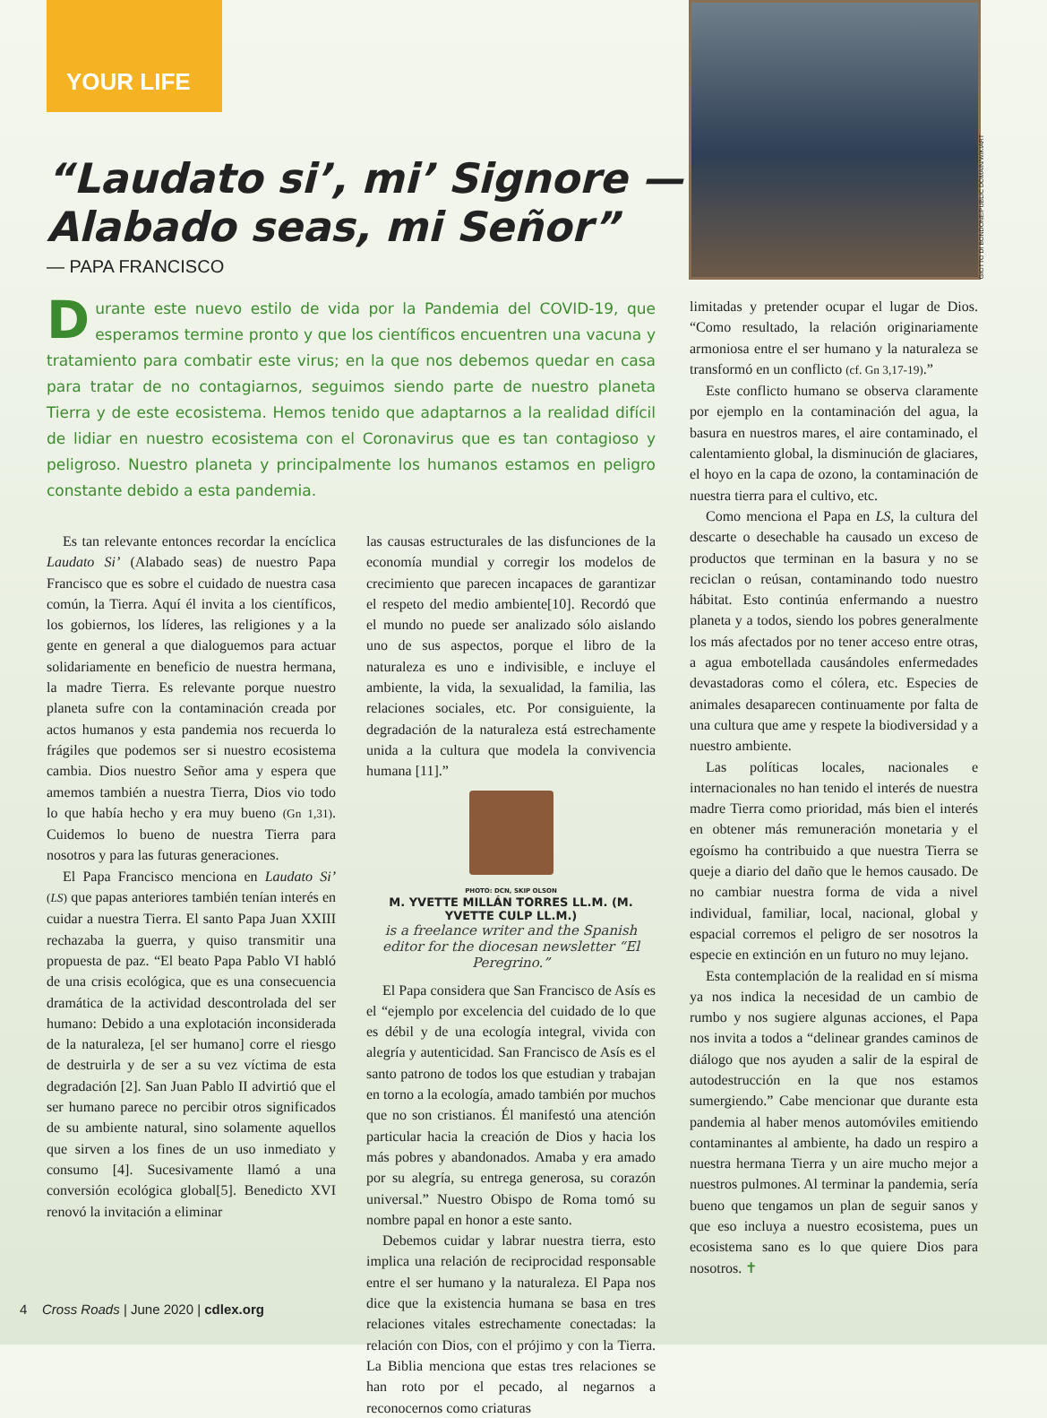YOUR LIFE
GIOTTO DI BONDONE/PUBLIC DOMAIN/WIKIART
“Laudato si’, mi’ Signore —
Alabado seas, mi Señor”
— PAPA FRANCISCO
Durante este nuevo estilo de vida por la Pandemia del COVID-19, que esperamos termine pronto y que los científicos encuentren una vacuna y tratamiento para combatir este virus; en la que nos debemos quedar en casa para tratar de no contagiarnos, seguimos siendo parte de nuestro planeta Tierra y de este ecosistema. Hemos tenido que adaptarnos a la realidad difícil de lidiar en nuestro ecosistema con el Coronavirus que es tan contagioso y peligroso. Nuestro planeta y principalmente los humanos estamos en peligro constante debido a esta pandemia.
Es tan relevante entonces recordar la encíclica Laudato Si’ (Alabado seas) de nuestro Papa Francisco que es sobre el cuidado de nuestra casa común, la Tierra. Aquí él invita a los científicos, los gobiernos, los líderes, las religiones y a la gente en general a que dialoguemos para actuar solidariamente en beneficio de nuestra hermana, la madre Tierra. Es relevante porque nuestro planeta sufre con la contaminación creada por actos humanos y esta pandemia nos recuerda lo frágiles que podemos ser si nuestro ecosistema cambia. Dios nuestro Señor ama y espera que amemos también a nuestra Tierra, Dios vio todo lo que había hecho y era muy bueno (Gn 1,31). Cuidemos lo bueno de nuestra Tierra para nosotros y para las futuras generaciones.
El Papa Francisco menciona en Laudato Si’ (LS) que papas anteriores también tenían interés en cuidar a nuestra Tierra. El santo Papa Juan XXIII rechazaba la guerra, y quiso transmitir una propuesta de paz. “El beato Papa Pablo VI habló de una crisis ecológica, que es una consecuencia dramática de la actividad descontrolada del ser humano: Debido a una explotación inconsiderada de la naturaleza, [el ser humano] corre el riesgo de destruirla y de ser a su vez víctima de esta degradación [2]. San Juan Pablo II advirtió que el ser humano parece no percibir otros significados de su ambiente natural, sino solamente aquellos que sirven a los fines de un uso inmediato y consumo [4]. Sucesivamente llamó a una conversión ecológica global[5]. Benedicto XVI renovó la invitación a eliminar
las causas estructurales de las disfunciones de la economía mundial y corregir los modelos de crecimiento que parecen incapaces de garantizar el respeto del medio ambiente[10]. Recordó que el mundo no puede ser analizado sólo aislando uno de sus aspectos, porque el libro de la naturaleza es uno e indivisible, e incluye el ambiente, la vida, la sexualidad, la familia, las relaciones sociales, etc. Por consiguiente, la degradación de la naturaleza está estrechamente unida a la cultura que modela la convivencia humana [11].”
PHOTO: DCN, SKIP OLSON
M. YVETTE MILLÁN TORRES LL.M. (M. YVETTE CULP LL.M.)
is a freelance writer and the Spanish editor for the diocesan newsletter “El Peregrino.”
El Papa considera que San Francisco de Asís es el “ejemplo por excelencia del cuidado de lo que es débil y de una ecología integral, vivida con alegría y autenticidad. San Francisco de Asís es el santo patrono de todos los que estudian y trabajan en torno a la ecología, amado también por muchos que no son cristianos. Él manifestó una atención particular hacia la creación de Dios y hacia los más pobres y abandonados. Amaba y era amado por su alegría, su entrega generosa, su corazón universal.” Nuestro Obispo de Roma tomó su nombre papal en honor a este santo.
Debemos cuidar y labrar nuestra tierra, esto implica una relación de reciprocidad responsable entre el ser humano y la naturaleza. El Papa nos dice que la existencia humana se basa en tres relaciones vitales estrechamente conectadas: la relación con Dios, con el prójimo y con la Tierra. La Biblia menciona que estas tres relaciones se han roto por el pecado, al negarnos a reconocernos como criaturas
limitadas y pretender ocupar el lugar de Dios. “Como resultado, la relación originariamente armoniosa entre el ser humano y la naturaleza se transformó en un conflicto (cf. Gn 3,17-19).”
Este conflicto humano se observa claramente por ejemplo en la contaminación del agua, la basura en nuestros mares, el aire contaminado, el calentamiento global, la disminución de glaciares, el hoyo en la capa de ozono, la contaminación de nuestra tierra para el cultivo, etc.
Como menciona el Papa en LS, la cultura del descarte o desechable ha causado un exceso de productos que terminan en la basura y no se reciclan o reúsan, contaminando todo nuestro hábitat. Esto continúa enfermando a nuestro planeta y a todos, siendo los pobres generalmente los más afectados por no tener acceso entre otras, a agua embotellada causándoles enfermedades devastadoras como el cólera, etc. Especies de animales desaparecen continuamente por falta de una cultura que ame y respete la biodiversidad y a nuestro ambiente.
Las políticas locales, nacionales e internacionales no han tenido el interés de nuestra madre Tierra como prioridad, más bien el interés en obtener más remuneración monetaria y el egoísmo ha contribuido a que nuestra Tierra se queje a diario del daño que le hemos causado. De no cambiar nuestra forma de vida a nivel individual, familiar, local, nacional, global y espacial corremos el peligro de ser nosotros la especie en extinción en un futuro no muy lejano.
Esta contemplación de la realidad en sí misma ya nos indica la necesidad de un cambio de rumbo y nos sugiere algunas acciones, el Papa nos invita a todos a “delinear grandes caminos de diálogo que nos ayuden a salir de la espiral de autodestrucción en la que nos estamos sumergiendo.” Cabe mencionar que durante esta pandemia al haber menos automóviles emitiendo contaminantes al ambiente, ha dado un respiro a nuestra hermana Tierra y un aire mucho mejor a nuestros pulmones. Al terminar la pandemia, sería bueno que tengamos un plan de seguir sanos y que eso incluya a nuestro ecosistema, pues un ecosistema sano es lo que quiere Dios para nosotros. ✝
4 Cross Roads | June 2020 | cdlex.org